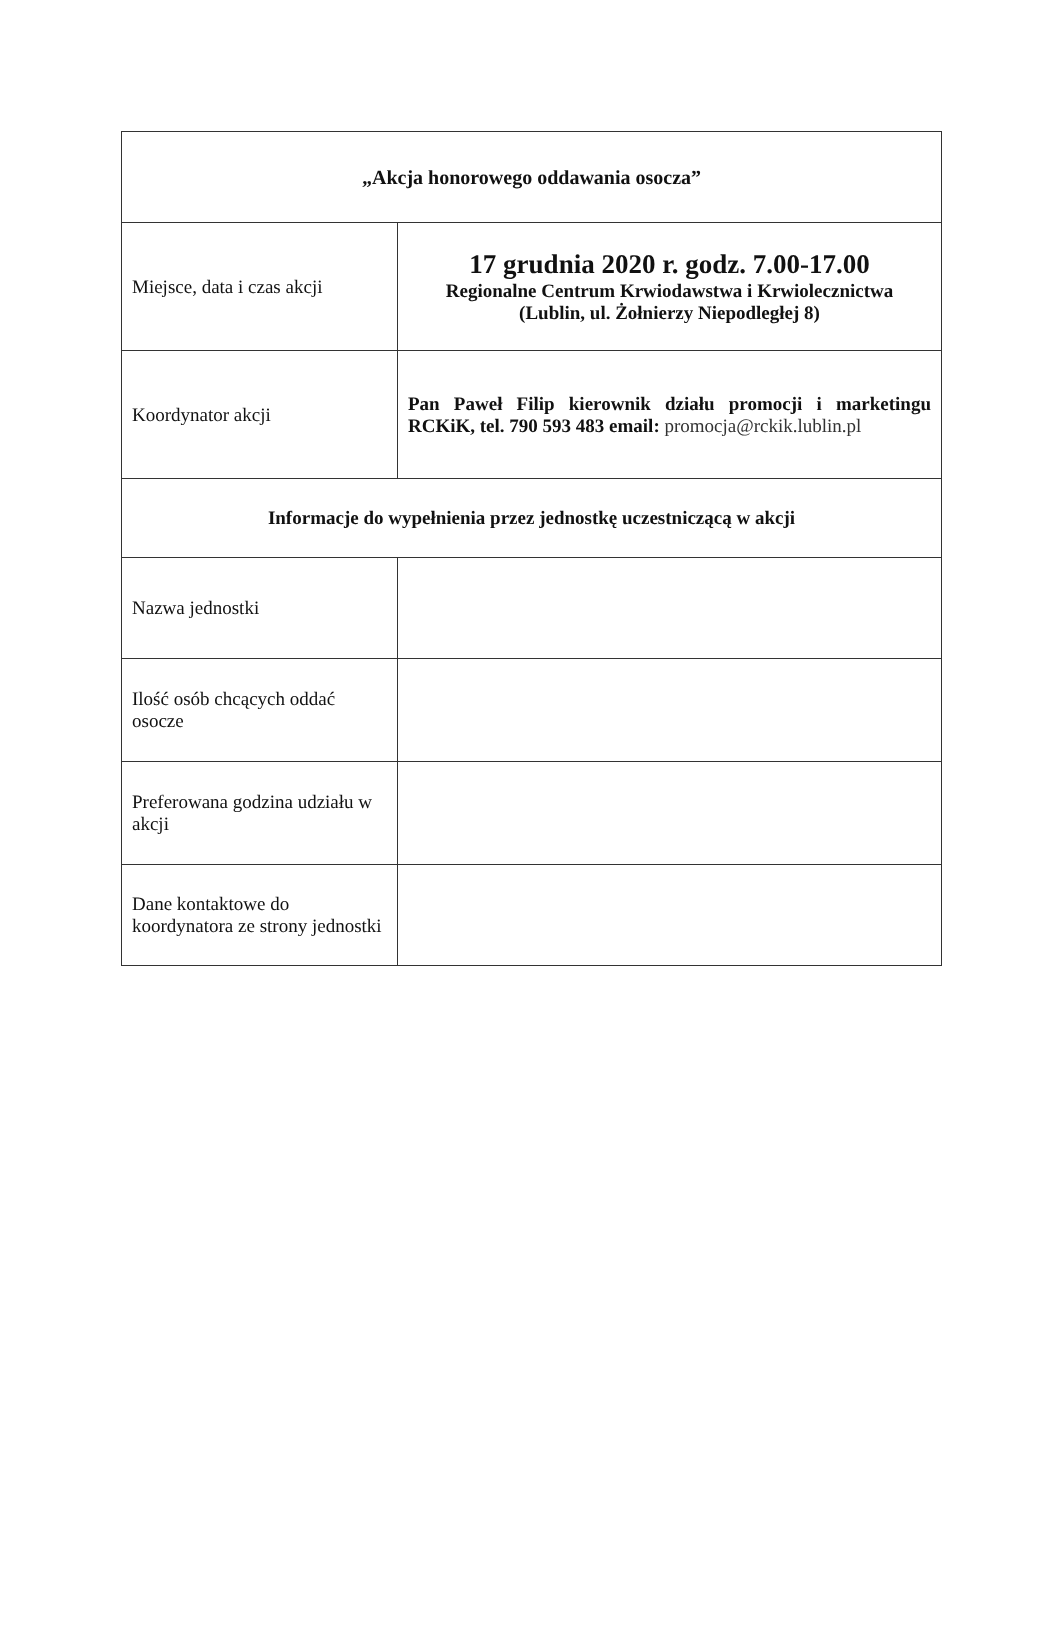| „Akcja honorowego oddawania osocza” | |
| Miejsce, data i czas akcji | 17 grudnia 2020 r. godz. 7.00-17.00 Regionalne Centrum Krwiodawstwa i Krwiolecznictwa (Lublin, ul. Żołnierzy Niepodległej 8) |
| Koordynator akcji | Pan Paweł Filip kierownik działu promocji i marketingu RCKiK, tel. 790 593 483 email: promocja@rckik.lublin.pl |
| Informacje do wypełnienia przez jednostkę uczestniczącą w akcji | |
| Nazwa jednostki | |
| Ilość osób chcących oddać osocze | |
| Preferowana godzina udziału w akcji | |
| Dane kontaktowe do koordynatora ze strony jednostki | |